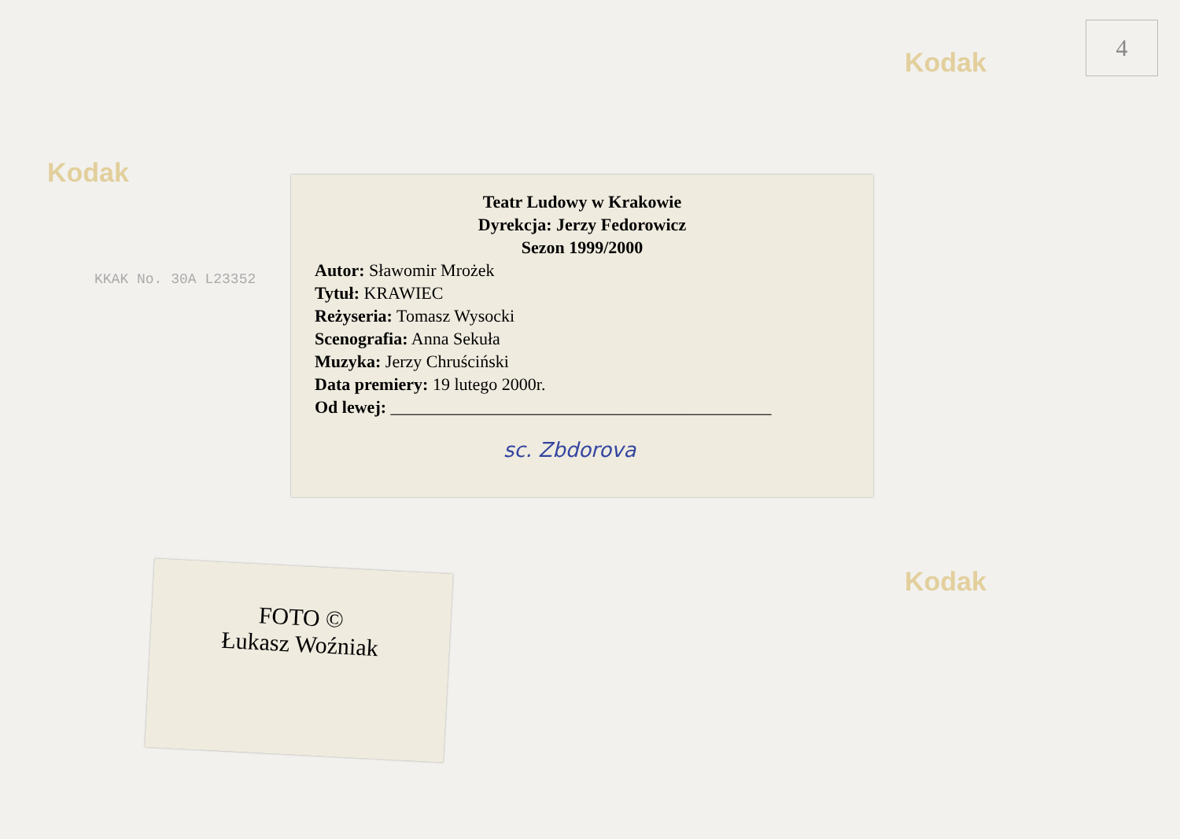Kodak
Kodak
Kodak
KKAK No. 30A L23352
4
Teatr Ludowy w Krakowie
Dyrekcja: Jerzy Fedorowicz
Sezon 1999/2000
Autor: Sławomir Mrożek
Tytuł: KRAWIEC
Reżyseria: Tomasz Wysocki
Scenografia: Anna Sekuła
Muzyka: Jerzy Chruściński
Data premiery: 19 lutego 2000r.
Od lewej: ____________________________________________
sc. Zbdorova
FOTO ©
Łukasz Woźniak